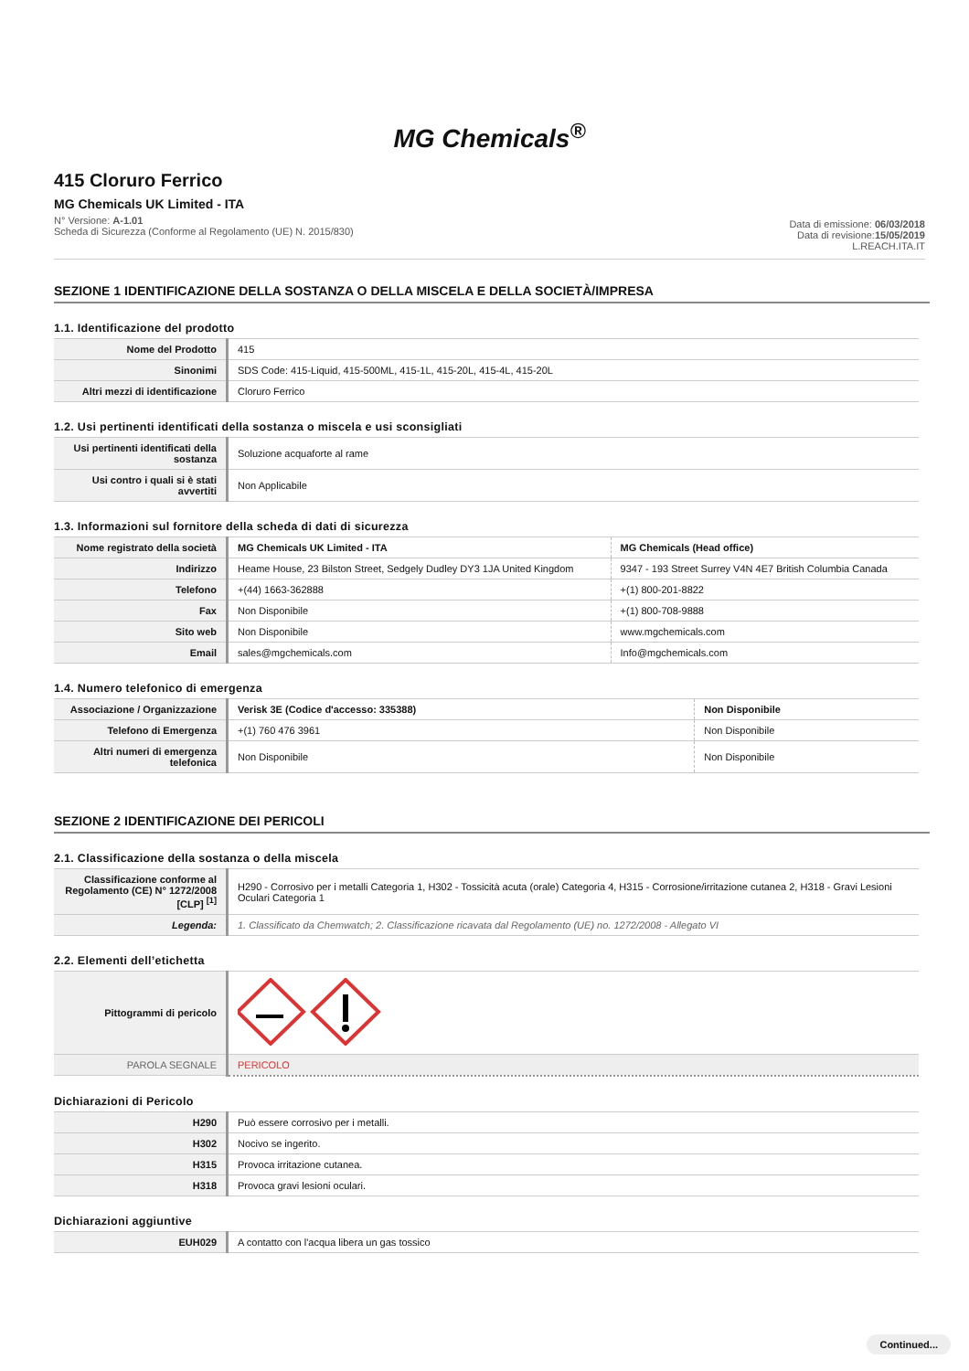MG Chemicals<sup>®</sup>
415 Cloruro Ferrico
MG Chemicals UK Limited - ITA
N° Versione: A-1.01
Scheda di Sicurezza (Conforme al Regolamento (UE) N. 2015/830)
Data di emissione: 06/03/2018
Data di revisione:15/05/2019
L.REACH.ITA.IT
SEZIONE 1 IDENTIFICAZIONE DELLA SOSTANZA O DELLA MISCELA E DELLA SOCIETÀ/IMPRESA
1.1. Identificazione del prodotto
| Nome del Prodotto | 415 |
| Sinonimi | SDS Code: 415-Liquid, 415-500ML, 415-1L, 415-20L, 415-4L, 415-20L |
| Altri mezzi di identificazione | Cloruro Ferrico |
1.2. Usi pertinenti identificati della sostanza o miscela e usi sconsigliati
| Usi pertinenti identificati della sostanza | Soluzione acquaforte al rame |
| Usi contro i quali si è stati avvertiti | Non Applicabile |
1.3. Informazioni sul fornitore della scheda di dati di sicurezza
| Nome registrato della società | MG Chemicals UK Limited - ITA | MG Chemicals (Head office) |
| Indirizzo | Heame House, 23 Bilston Street, Sedgely Dudley DY3 1JA United Kingdom | 9347 - 193 Street Surrey V4N 4E7 British Columbia Canada |
| Telefono | +(44) 1663-362888 | +(1) 800-201-8822 |
| Fax | Non Disponibile | +(1) 800-708-9888 |
| Sito web | Non Disponibile | www.mgchemicals.com |
| Email | sales@mgchemicals.com | Info@mgchemicals.com |
1.4. Numero telefonico di emergenza
| Associazione / Organizzazione | Verisk 3E (Codice d'accesso: 335388) | Non Disponibile |
| Telefono di Emergenza | +(1) 760 476 3961 | Non Disponibile |
| Altri numeri di emergenza telefonica | Non Disponibile | Non Disponibile |
SEZIONE 2 IDENTIFICAZIONE DEI PERICOLI
2.1. Classificazione della sostanza o della miscela
| Classificazione conforme al Regolamento (CE) N° 1272/2008 [CLP] <sup>[1]</sup> | H290 - Corrosivo per i metalli Categoria 1, H302 - Tossicità acuta (orale) Categoria 4, H315 - Corrosione/irritazione cutanea 2, H318 - Gravi Lesioni Oculari Categoria 1 |
| Legenda: | 1. Classificato da Chemwatch; 2. Classificazione ricavata dal Regolamento (UE) no. 1272/2008 - Allegato VI |
2.2. Elementi dell’etichetta
| Pittogrammi di pericolo | |
| PAROLA SEGNALE | PERICOLO |
Dichiarazioni di Pericolo
| H290 | Può essere corrosivo per i metalli. |
| H302 | Nocivo se ingerito. |
| H315 | Provoca irritazione cutanea. |
| H318 | Provoca gravi lesioni oculari. |
Dichiarazioni aggiuntive
| EUH029 | A contatto con l'acqua libera un gas tossico |
Continued...